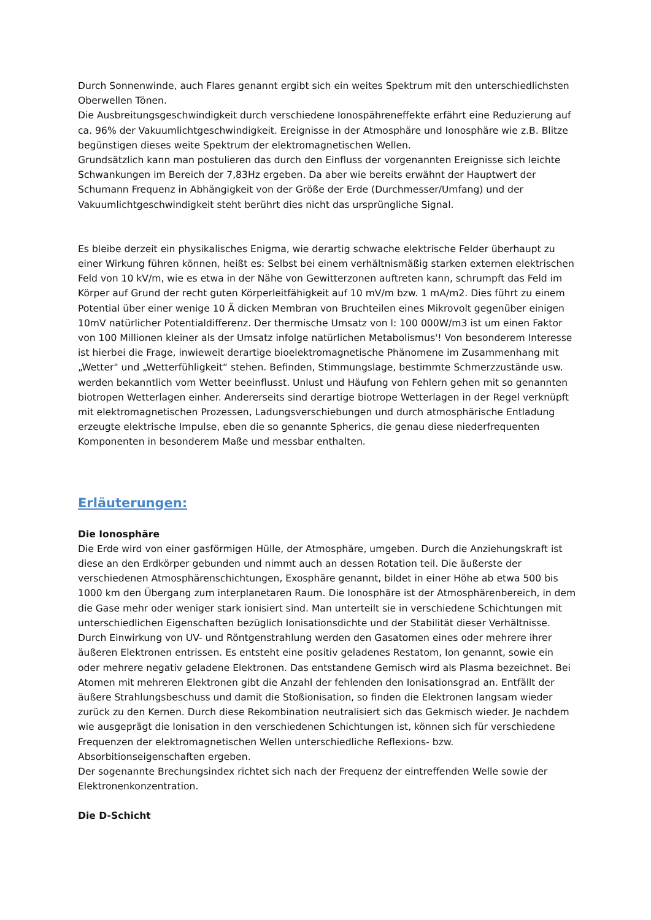Durch Sonnenwinde, auch Flares genannt ergibt sich ein weites Spektrum mit den unterschiedlichsten Oberwellen Tönen.
Die Ausbreitungsgeschwindigkeit durch verschiedene Ionospähreneffekte erfährt eine Reduzierung auf ca. 96% der Vakuumlichtgeschwindigkeit. Ereignisse in der Atmosphäre und Ionosphäre wie z.B. Blitze begünstigen dieses weite Spektrum der elektromagnetischen Wellen.
Grundsätzlich kann man postulieren das durch den Einfluss der vorgenannten Ereignisse sich leichte Schwankungen im Bereich der 7,83Hz ergeben. Da aber wie bereits erwähnt der Hauptwert der Schumann Frequenz in Abhängigkeit von der Größe der Erde (Durchmesser/Umfang) und der Vakuumlichtgeschwindigkeit steht berührt dies nicht das ursprüngliche Signal.
Es bleibe derzeit ein physikalisches Enigma, wie derartig schwache elektrische Felder überhaupt zu einer Wirkung führen können, heißt es: Selbst bei einem verhältnismäßig starken externen elektrischen Feld von 10 kV/m, wie es etwa in der Nähe von Gewitterzonen auftreten kann, schrumpft das Feld im Körper auf Grund der recht guten Körperleitfähigkeit auf 10 mV/m bzw. 1 mA/m2. Dies führt zu einem Potential über einer wenige 10 Ä dicken Membran von Bruchteilen eines Mikrovolt gegenüber einigen 10mV natürlicher Potentialdifferenz. Der thermische Umsatz von l: 100 000W/m3 ist um einen Faktor von 100 Millionen kleiner als der Umsatz infolge natürlichen Metabolismus'! Von besonderem Interesse ist hierbei die Frage, inwieweit derartige bioelektromagnetische Phänomene im Zusammenhang mit „Wetter" und „Wetterfühligkeit“ stehen. Befinden, Stimmungslage, bestimmte Schmerzzustände usw. werden bekanntlich vom Wetter beeinflusst. Unlust und Häufung von Fehlern gehen mit so genannten biotropen Wetterlagen einher. Andererseits sind derartige biotrope Wetterlagen in der Regel verknüpft mit elektromagnetischen Prozessen, Ladungsverschiebungen und durch atmosphärische Entladung erzeugte elektrische Impulse, eben die so genannte Spherics, die genau diese niederfrequenten Komponenten in besonderem Maße und messbar enthalten.
Erläuterungen:
Die Ionosphäre
Die Erde wird von einer gasförmigen Hülle, der Atmosphäre, umgeben. Durch die Anziehungskraft ist diese an den Erdkörper gebunden und nimmt auch an dessen Rotation teil. Die äußerste der verschiedenen Atmosphärenschichtungen, Exosphäre genannt, bildet in einer Höhe ab etwa 500 bis 1000 km den Übergang zum interplanetaren Raum. Die Ionosphäre ist der Atmosphärenbereich, in dem die Gase mehr oder weniger stark ionisiert sind. Man unterteilt sie in verschiedene Schichtungen mit unterschiedlichen Eigenschaften bezüglich Ionisationsdichte und der Stabilität dieser Verhältnisse. Durch Einwirkung von UV- und Röntgenstrahlung werden den Gasatomen eines oder mehrere ihrer äußeren Elektronen entrissen. Es entsteht eine positiv geladenes Restatom, Ion genannt, sowie ein oder mehrere negativ geladene Elektronen. Das entstandene Gemisch wird als Plasma bezeichnet. Bei Atomen mit mehreren Elektronen gibt die Anzahl der fehlenden den Ionisationsgrad an. Entfällt der äußere Strahlungsbeschuss und damit die Stoßionisation, so finden die Elektronen langsam wieder zurück zu den Kernen. Durch diese Rekombination neutralisiert sich das Gekmisch wieder. Je nachdem wie ausgeprägt die Ionisation in den verschiedenen Schichtungen ist, können sich für verschiedene Frequenzen der elektromagnetischen Wellen unterschiedliche Reflexions- bzw. Absorbitionseigenschaften ergeben.
Der sogenannte Brechungsindex richtet sich nach der Frequenz der eintreffenden Welle sowie der Elektronenkonzentration.
Die D-Schicht